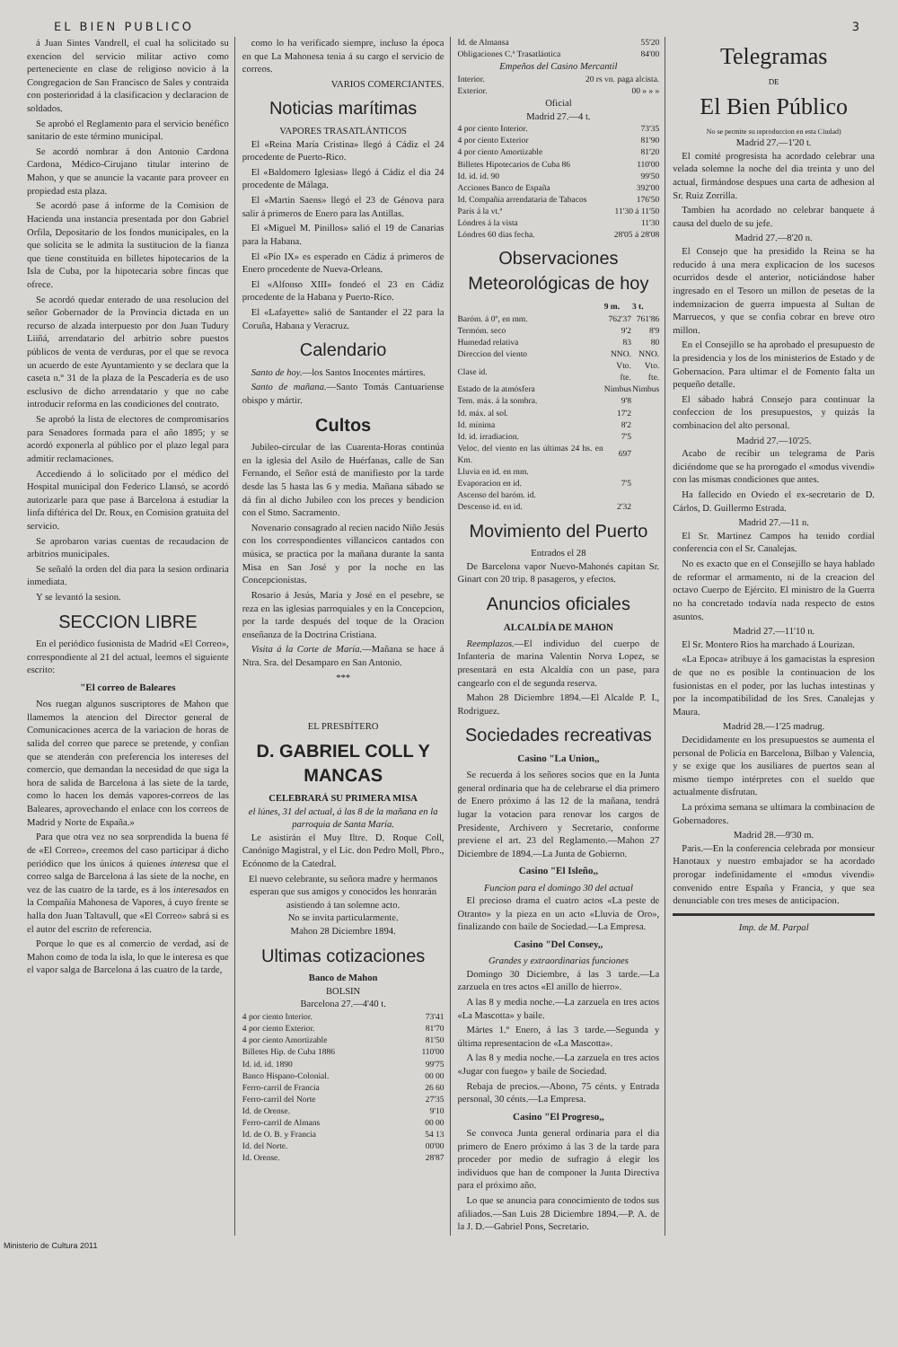EL BIEN PUBLICO 3
á Juan Sintes Vandrell, el cual ha solicitado su exencion del servicio militar activo como perteneciente en clase de religioso novicio á la Congregacion de San Francisco de Sales y contraida con posterioridad á la clasificacion y declaracion de soldados.
Se aprobó el Reglamento para el servicio benéfico sanitario de este término municipal.
Se acordó nombrar á don Antonio Cardona Cardona, Médico-Cirujano titular interino de Mahon, y que se anuncie la vacante para proveer en propiedad esta plaza.
Se acordó pase á informe de la Comision de Hacienda una instancia presentada por don Gabriel Orfila, Depositario de los fondos municipales, en la que solicita se le admita la sustitucion de la fianza que tiene constituida en billetes hipotecarios de la Isla de Cuba, por la hipotecaria sobre fincas que ofrece.
Se acordó quedar enterado de una resolucion del señor Gobernador de la Provincia dictada en un recurso de alzada interpuesto por don Juan Tudury Liiñá, arrendatario del arbitrio sobre puestos públicos de venta de verduras, por el que se revoca un acuerdo de este Ayuntamiento y se declara que la caseta n.º 31 de la plaza de la Pescadería es de uso esclusivo de dicho arrendatario y que no cabe introducir reforma en las condiciones del contrato.
Se aprobó la lista de electores de compromisarios para Senadores formada para el año 1895; y se acordó exponerla al público por el plazo legal para admitir reclamaciones.
Accediendo á lo solicitado por el médico del Hospital municipal don Federico Llansó, se acordó autorizarle para que pase á Barcelona á estudiar la linfa diftérica del Dr. Roux, en Comision gratuita del servicio.
Se aprobaron varias cuentas de recaudacion de arbitrios municipales.
Se señaló la orden del dia para la sesion ordinaria inmediata.
Y se levantó la sesion.
SECCION LIBRE
En el periódico fusionista de Madrid «El Correo», correspondiente al 21 del actual, leemos el siguiente escrito:
"El correo de Baleares
Nos ruegan algunos suscriptores de Mahon que llamemos la atencion del Director general de Comunicaciones acerca de la variacion de horas de salida del correo que parece se pretende, y confian que se atenderán con preferencia los intereses del comercio, que demandan la necesidad de que siga la hora de salida de Barcelona á las siete de la tarde, como lo hacen los demás vapores-correos de las Baleares, aprovechando el enlace con los correos de Madrid y Norte de España.»
Para que otra vez no sea sorprendida la buena fé de «El Correo», creemos del caso participar á dicho periódico que los únicos á quienes interesa que el correo salga de Barcelona á las siete de la noche, en vez de las cuatro de la tarde, es á los interesados en la Compañía Mahonesa de Vapores, á cuyo frente se halla don Juan Taltavull, que «El Correo» sabrá si es el autor del escrito de referencia.
Porque lo que es al comercio de verdad, así de Mahon como de toda la isla, lo que le interesa es que el vapor salga de Barcelona á las cuatro de la tarde,
como lo ha verificado siempre, incluso la época en que La Mahonesa tenia á su cargo el servicio de correos.
VARIOS COMERCIANTES.
Noticias marítimas
VAPORES TRASATLÁNTICOS
El «Reina María Cristina» llegó á Cádiz el 24 procedente de Puerto-Rico.
El «Baldomero Iglesias» llegó á Cádiz el dia 24 procedente de Málaga.
El «Martin Saens» llegó el 23 de Génova para salir á primeros de Enero para las Antillas.
El «Miguel M. Pinillos» salió el 19 de Canarias para la Habana.
El «Pío IX» es esperado en Cádiz á primeros de Enero procedente de Nueva-Orleans.
El «Alfonso XIII» fondeó el 23 en Cádiz procedente de la Habana y Puerto-Rico.
El «Lafayette» salió de Santander el 22 para la Coruña, Habana y Veracruz.
Calendario
Santo de hoy.—los Santos Inocentes mártires.
Santo de mañana.—Santo Tomás Cantuariense obispo y mártir.
Cultos
Jubileo-circular de las Cuarenta-Horas continúa en la iglesia del Asilo de Huérfanas, calle de San Fernando, el Señor está de manifiesto por la tarde desde las 5 hasta las 6 y media. Mañana sábado se dá fin al dicho Jubileo con los preces y bendicion con el Stmo. Sacramento.
Novenario consagrado al recien nacido Niño Jesús con los correspondientes villancicos cantados con música, se practica por la mañana durante la santa Misa en San José y por la noche en las Concepcionistas.
Rosario á Jesús, María y José en el pesebre, se reza en las iglesias parroquiales y en la Concepcion, por la tarde después del toque de la Oracion enseñanza de la Doctrina Cristiana.
Visita á la Corte de María.—Mañana se hace á Ntra. Sra. del Desamparo en San Antonio.
***
EL PRESBÍTERO
D. GABRIEL COLL Y MANCAS
CELEBRARÁ SU PRIMERA MISA
el lúnes, 31 del actual, á las 8 de la mañana en la parroquia de Santa María.
Le asistirán el Muy Iltre. D. Roque Coll, Canónigo Magistral, y el Lic. don Pedro Moll, Pbro., Ecónomo de la Catedral.
El nuevo celebrante, su señora madre y hermanos esperan que sus amigos y conocidos les honrarán asistiendo á tan solemne acto.
No se invita particularmente.
Mahon 28 Diciembre 1894.
Ultimas cotizaciones
Banco de Mahon
BOLSIN
Barcelona 27.—4'40 t.
| 4 por ciento Interior. | 73'41 |
| 4 por ciento Exterior. | 81'70 |
| 4 por ciento Amortizable | 81'50 |
| Billetes Hip. de Cuba 1886 | 110'00 |
| Id. id. id. 1890 | 99'75 |
| Banco Hispano-Colonial. | 00 00 |
| Ferro-carril de Francia | 26 60 |
| Ferro-carril del Norte | 27'35 |
| Id. de Orense. | 9'10 |
| Ferro-carril de Almans | 00 00 |
| Id. de O. B. y Francia | 54 13 |
| Id. del Norte. | 00'00 |
| Id. Orense. | 28'87 |
| Id. de Almansa | 55'20 |
| Obligaciones C.ª Trasatlántica | 84'00 |
Empeños del Casino Mercantil
| Interior. | 20 rs vn. paga alcista. |
| Exterior. | 00 » » » |
Oficial
Madrid 27.—4 t.
| 4 por ciento Interior. | 73'35 |
| 4 por ciento Exterior | 81'90 |
| 4 por ciento Amortizable | 81'20 |
| Billetes Hipotecarios de Cuba 86 | 110'00 |
| Id. id. id. 90 | 99'50 |
| Acciones Banco de España | 392'00 |
| Id. Compañía arrendataria de Tabacos | 176'50 |
| París á la vt.ª | 11'30 á 11'50 |
| Lóndres á la vista | 11'30 |
| Lóndres 60 dias fecha. | 28'05 á 28'08 |
Observaciones Meteorológicas de hoy
| | 9 m. | 3 t. |
| --- | --- | --- |
| Baróm. á 0º, en mm. | 762'37 | 761'86 |
| Termóm. seco | 9'2 | 8'9 |
| Humedad relativa | 83 | 80 |
| Direccion del viento | NNO. | NNO. |
| Clase id. | Vto. fte. | Vto. fte. |
| Estado de la atmósfera | Nimbus | Nimbus |
| Tem. máx. á la sombra. | 9'8 | |
| Id. máx. al sol. | 17'2 | |
| Id. mínima | 8'2 | |
| Id. id. irradiacion. | 7'5 | |
| Veloc. del viento en las últimas 24 hs. en Km. | 697 | |
| Lluvia en id. en mm. | | |
| Evaporacion en id. | 7'5 | |
| Ascenso del baróm. id. | | |
| Descenso id. en id. | 2'32 | |
Movimiento del Puerto
Entrados el 28
De Barcelona vapor Nuevo-Mahonés capitan Sr. Ginart con 20 trip. 8 pasageros, y efectos.
Anuncios oficiales
ALCALDÍA DE MAHON
Reemplazos.—El individuo del cuerpo de Infanteria de marina Valentin Norva Lopez, se presentará en esta Alcaldía con un pase, para cangearlo con el de segunda reserva.
Mahon 28 Diciembre 1894.—El Alcalde P. I., Rodriguez.
Sociedades recreativas
Casino "La Union,,
Se recuerda á los señores socios que en la Junta general ordinaria que ha de celebrarse el dia primero de Enero próximo á las 12 de la mañana, tendrá lugar la votacion para renovar los cargos de Presidente, Archivero y Secretario, conforme previene el art. 23 del Reglamento.—Mahon 27 Diciembre de 1894.—La Junta de Gobierno.
Casino "El Isleño,,
Funcion para el domingo 30 del actual
El precioso drama el cuatro actos «La peste de Otranto» y la pieza en un acto «Lluvia de Oro», finalizando con baile de Sociedad.—La Empresa.
Casino "Del Consey,,
Grandes y extraordinarias funciones
Domingo 30 Diciembre, á las 3 tarde.—La zarzuela en tres actos «El anillo de hierro».
A las 8 y media noche.—La zarzuela en tres actos «La Mascotta» y baile.
Mártes 1.º Enero, á las 3 tarde.—Segunda y última representacion de «La Mascotta».
A las 8 y media noche.—La zarzuela en tres actos «Jugar con fuego» y baile de Sociedad.
Rebaja de precios.—Abono, 75 cénts. y Entrada personal, 30 cénts.—La Empresa.
Casino "El Progreso,,
Se convoca Junta general ordinaria para el dia primero de Enero próximo á las 3 de la tarde para proceder por medio de sufragio á elegir los individuos que han de componer la Junta Directiva para el próximo año.
Lo que se anuncia para conocimiento de todos sus afiliados.—San Luis 28 Diciembre 1894.—P. A. de la J. D.—Gabriel Pons, Secretario.
Telegramas
DE
El Bien Público
No se permite su reproduccion en esta Ciudad)
Madrid 27.—1'20 t.
El comité progresista ha acordado celebrar una velada solemne la noche del dia treinta y uno del actual, firmándose despues una carta de adhesion al Sr. Ruiz Zorrilla.
Tambien ha acordado no celebrar banquete á causa del duelo de su jefe.
Madrid 27.—8'20 n.
El Consejo que ha presidido la Reina se ha reducido á una mera explicacion de los sucesos ocurridos desde el anterior, noticiándose haber ingresado en el Tesoro un millon de pesetas de la indemnizacion de guerra impuesta al Sultan de Marruecos, y que se confia cobrar en breve otro millon.
En el Consejillo se ha aprobado el presupuesto de la presidencia y los de los ministerios de Estado y de Gobernacion. Para ultimar el de Fomento falta un pequeño detalle.
El sábado habrá Consejo para continuar la confeccion de los presupuestos, y quizás la combinacion del alto personal.
Madrid 27.—10'25.
Acabo de recibir un telegrama de Paris diciéndome que se ha prorogado el «modus vivendi» con las mismas condiciones que antes.
Ha fallecido en Oviedo el ex-secretario de D. Cárlos, D. Guillermo Estrada.
Madrid 27.—11 n.
El Sr. Martinez Campos ha tenido cordial conferencia con el Sr. Canalejas.
No es exacto que en el Consejillo se haya hablado de reformar el armamento, ni de la creacion del octavo Cuerpo de Ejército. El ministro de la Guerra no ha concretado todavía nada respecto de estos asuntos.
Madrid 27.—11'10 n.
El Sr. Montero Rios ha marchado á Lourizan.
«La Epoca» atribuye á los gamacistas la espresion de que no es posible la continuacion de los fusionistas en el poder, por las luchas intestinas y por la incompatibilidad de los Sres. Canalejas y Maura.
Madrid 28.—1'25 madrug.
Decididamente en los presupuestos se aumenta el personal de Policía en Barcelona, Bilbao y Valencia, y se exige que los ausiliares de puertos sean al mismo tiempo intérpretes con el sueldo que actualmente disfrutan.
La próxima semana se ultimara la combinacion de Gobernadores.
Madrid 28.—9'30 m.
Paris.—En la conferencia celebrada por monsieur Hanotaux y nuestro embajador se ha acordado prorogar indefinidamente el «modus vivendi» convenido entre España y Francia, y que sea denunciable con tres meses de anticipacion.
Imp. de M. Parpal
Ministerio de Cultura 2011